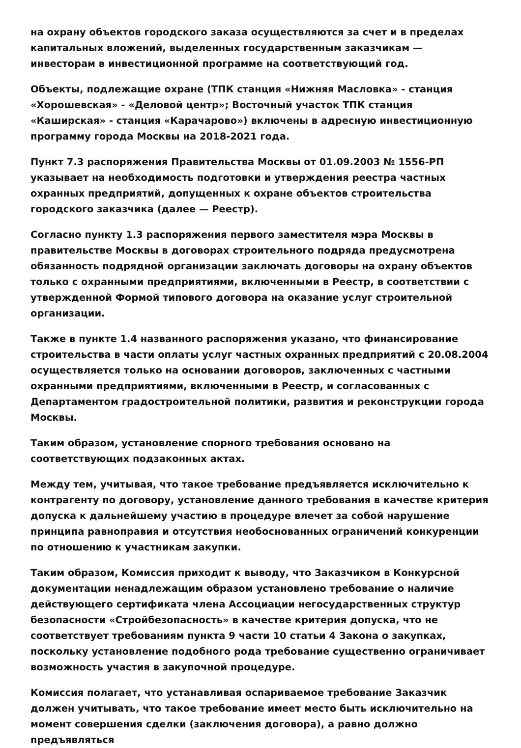на охрану объектов городского заказа осуществляются за счет и в пределах капитальных вложений, выделенных государственным заказчикам — инвесторам в инвестиционной программе на соответствующий год.
Объекты, подлежащие охране (ТПК станция «Нижняя Масловка» - станция «Хорошевская» - «Деловой центр»; Восточный участок ТПК станция «Каширская» - станция «Карачарово») включены в адресную инвестиционную программу города Москвы на 2018-2021 года.
Пункт 7.3 распоряжения Правительства Москвы от 01.09.2003 № 1556-РП указывает на необходимость подготовки и утверждения реестра частных охранных предприятий, допущенных к охране объектов строительства городского заказчика (далее — Реестр).
Согласно пункту 1.3 распоряжения первого заместителя мэра Москвы в правительстве Москвы в договорах строительного подряда предусмотрена обязанность подрядной организации заключать договоры на охрану объектов только с охранными предприятиями, включенными в Реестр, в соответствии с утвержденной Формой типового договора на оказание услуг строительной организации.
Также в пункте 1.4 названного распоряжения указано, что финансирование строительства в части оплаты услуг частных охранных предприятий с 20.08.2004 осуществляется только на основании договоров, заключенных с частными охранными предприятиями, включенными в Реестр, и согласованных с Департаментом градостроительной политики, развития и реконструкции города Москвы.
Таким образом, установление спорного требования основано на соответствующих подзаконных актах.
Между тем, учитывая, что такое требование предъявляется исключительно к контрагенту по договору, установление данного требования в качестве критерия допуска к дальнейшему участию в процедуре влечет за собой нарушение принципа равноправия и отсутствия необоснованных ограничений конкуренции по отношению к участникам закупки.
Таким образом, Комиссия приходит к выводу, что Заказчиком в Конкурсной документации ненадлежащим образом установлено требование о наличие действующего сертификата члена Ассоциации негосударственных структур безопасности «Стройбезопасность» в качестве критерия допуска, что не соответствует требованиям пункта 9 части 10 статьи 4 Закона о закупках, поскольку установление подобного рода требование существенно ограничивает возможность участия в закупочной процедуре.
Комиссия полагает, что устанавливая оспариваемое требование Заказчик должен учитывать, что такое требование имеет место быть исключительно на момент совершения сделки (заключения договора), а равно должно предъявляться